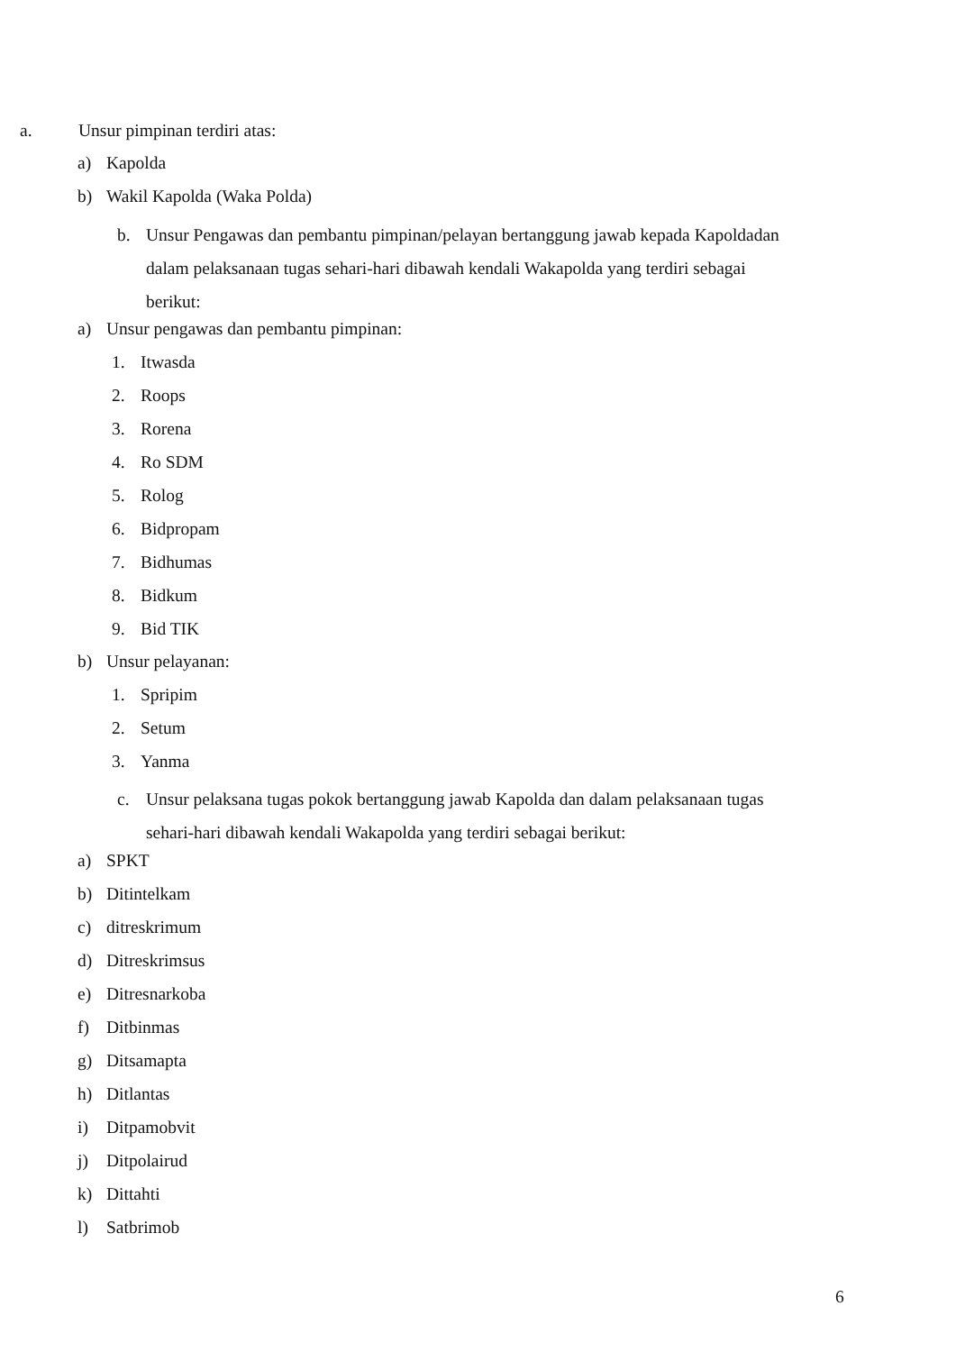a. Unsur pimpinan terdiri atas:
a) Kapolda
b) Wakil Kapolda (Waka Polda)
b. Unsur Pengawas dan pembantu pimpinan/pelayan bertanggung jawab kepada Kapoldadan
dalam pelaksanaan tugas sehari-hari dibawah kendali Wakapolda yang terdiri sebagai
berikut:
a) Unsur pengawas dan pembantu pimpinan:
1. Itwasda
2. Roops
3. Rorena
4. Ro SDM
5. Rolog
6. Bidpropam
7. Bidhumas
8. Bidkum
9. Bid TIK
b) Unsur pelayanan:
1. Spripim
2. Setum
3. Yanma
c. Unsur pelaksana tugas pokok bertanggung jawab Kapolda dan dalam pelaksanaan tugas
sehari-hari dibawah kendali Wakapolda yang terdiri sebagai berikut:
a) SPKT
b) Ditintelkam
c) ditreskrimum
d) Ditreskrimsus
e) Ditresnarkoba
f) Ditbinmas
g) Ditsamapta
h) Ditlantas
i) Ditpamobvit
j) Ditpolairud
k) Dittahti
l) Satbrimob
6